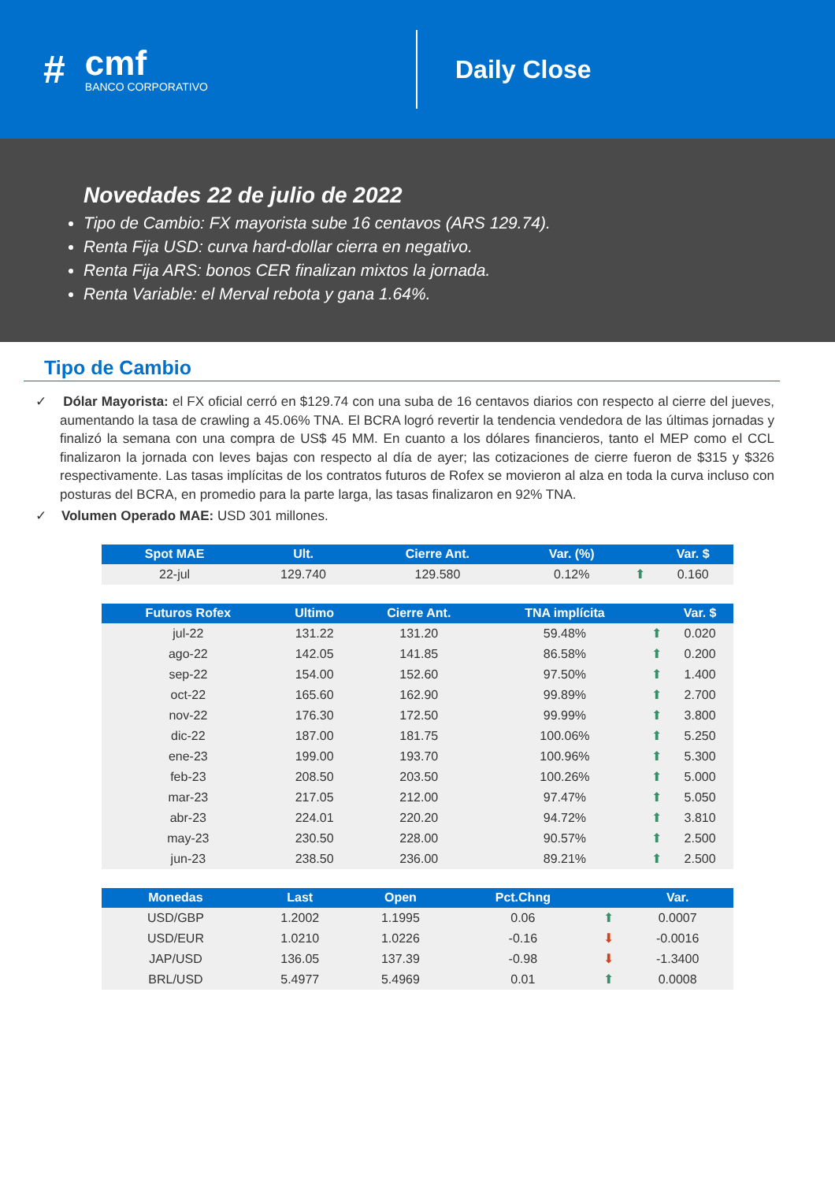#
cmf
BANCO CORPORATIVO
Daily Close
Novedades 22 de julio de 2022
Tipo de Cambio: FX mayorista sube 16 centavos (ARS 129.74).
Renta Fija USD: curva hard-dollar cierra en negativo.
Renta Fija ARS: bonos CER finalizan mixtos la jornada.
Renta Variable: el Merval rebota y gana 1.64%.
Tipo de Cambio
✓ Dólar Mayorista: el FX oficial cerró en $129.74 con una suba de 16 centavos diarios con respecto al cierre del jueves, aumentando la tasa de crawling a 45.06% TNA. El BCRA logró revertir la tendencia vendedora de las últimas jornadas y finalizó la semana con una compra de US$ 45 MM. En cuanto a los dólares financieros, tanto el MEP como el CCL finalizaron la jornada con leves bajas con respecto al día de ayer; las cotizaciones de cierre fueron de $315 y $326 respectivamente. Las tasas implícitas de los contratos futuros de Rofex se movieron al alza en toda la curva incluso con posturas del BCRA, en promedio para la parte larga, las tasas finalizaron en 92% TNA.
✓ Volumen Operado MAE: USD 301 millones.
| Spot MAE | Ult. | Cierre Ant. | Var. (%) | | Var. $ |
| --- | --- | --- | --- | --- | --- |
| 22-jul | 129.740 | 129.580 | 0.12% | ⬆ | 0.160 |
| Futuros Rofex | Ultimo | Cierre Ant. | TNA implícita | | Var. $ |
| --- | --- | --- | --- | --- | --- |
| jul-22 | 131.22 | 131.20 | 59.48% | ⬆ | 0.020 |
| ago-22 | 142.05 | 141.85 | 86.58% | ⬆ | 0.200 |
| sep-22 | 154.00 | 152.60 | 97.50% | ⬆ | 1.400 |
| oct-22 | 165.60 | 162.90 | 99.89% | ⬆ | 2.700 |
| nov-22 | 176.30 | 172.50 | 99.99% | ⬆ | 3.800 |
| dic-22 | 187.00 | 181.75 | 100.06% | ⬆ | 5.250 |
| ene-23 | 199.00 | 193.70 | 100.96% | ⬆ | 5.300 |
| feb-23 | 208.50 | 203.50 | 100.26% | ⬆ | 5.000 |
| mar-23 | 217.05 | 212.00 | 97.47% | ⬆ | 5.050 |
| abr-23 | 224.01 | 220.20 | 94.72% | ⬆ | 3.810 |
| may-23 | 230.50 | 228.00 | 90.57% | ⬆ | 2.500 |
| jun-23 | 238.50 | 236.00 | 89.21% | ⬆ | 2.500 |
| Monedas | Last | Open | Pct.Chng | | Var. |
| --- | --- | --- | --- | --- | --- |
| USD/GBP | 1.2002 | 1.1995 | 0.06 | ⬆ | 0.0007 |
| USD/EUR | 1.0210 | 1.0226 | -0.16 | ⬇ | -0.0016 |
| JAP/USD | 136.05 | 137.39 | -0.98 | ⬇ | -1.3400 |
| BRL/USD | 5.4977 | 5.4969 | 0.01 | ⬆ | 0.0008 |